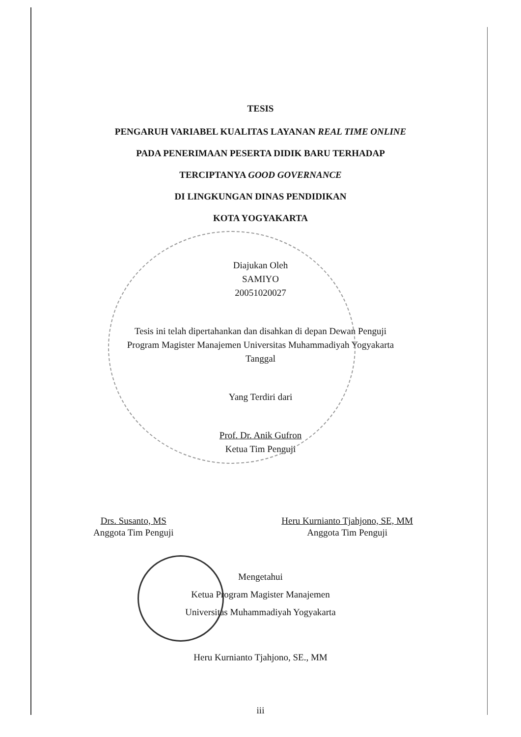TESIS
PENGARUH VARIABEL KUALITAS LAYANAN REAL TIME ONLINE
PADA PENERIMAAN PESERTA DIDIK BARU TERHADAP
TERCIPTANYA GOOD GOVERNANCE
DI LINGKUNGAN DINAS PENDIDIKAN
KOTA YOGYAKARTA
Diajukan Oleh
SAMIYO
20051020027
Tesis ini telah dipertahankan dan disahkan di depan Dewan Penguji
Program Magister Manajemen Universitas Muhammadiyah Yogyakarta
Tanggal
Yang Terdiri dari
Prof. Dr. Anik Gufron
Ketua Tim Penguji
Drs. Susanto, MS
Anggota Tim Penguji
Heru Kurnianto Tjahjono, SE, MM
Anggota Tim Penguji
Mengetahui
Ketua Program Magister Manajemen
Universitas Muhammadiyah Yogyakarta
Heru Kurnianto Tjahjono, SE., MM
iii